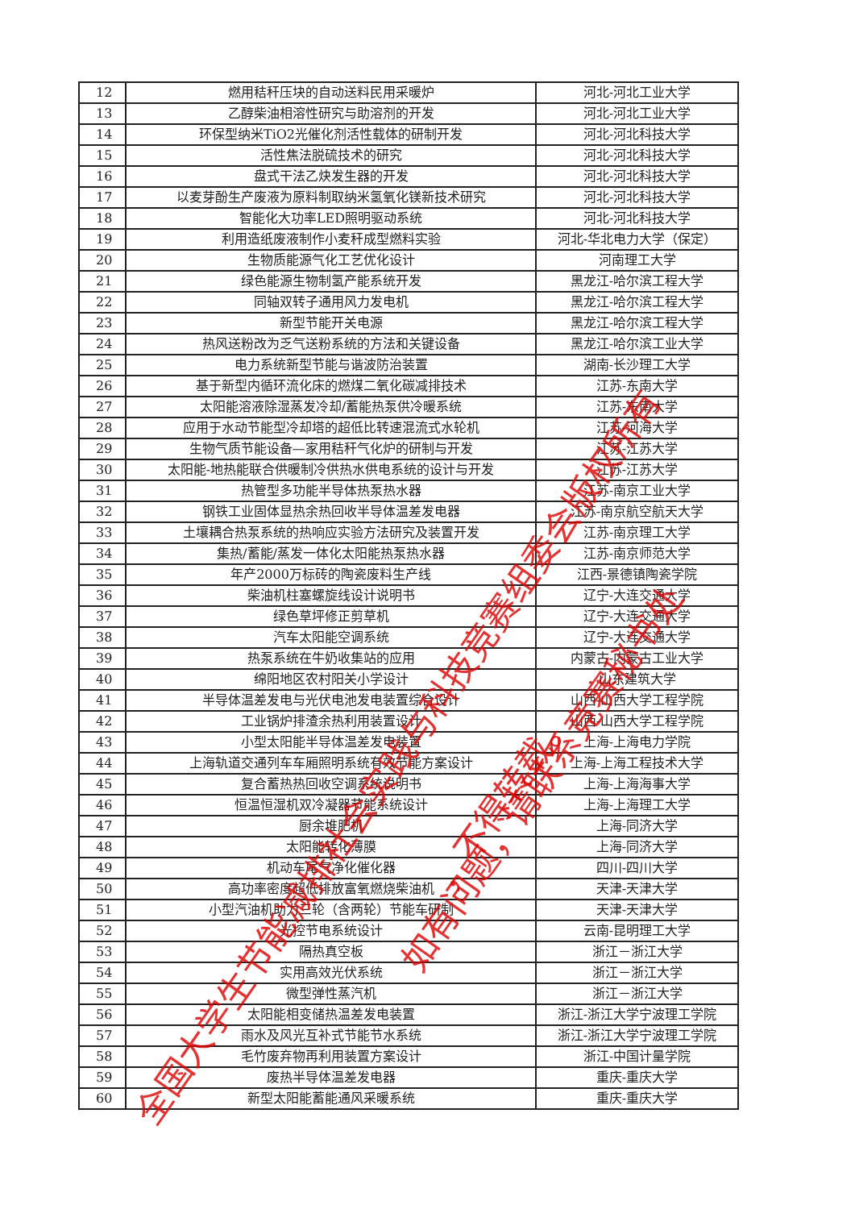| 12 | 燃用秸秆压块的自动送料民用采暖炉 | 河北-河北工业大学 |
| 13 | 乙醇柴油相溶性研究与助溶剂的开发 | 河北-河北工业大学 |
| 14 | 环保型纳米TiO2光催化剂活性载体的研制开发 | 河北-河北科技大学 |
| 15 | 活性焦法脱硫技术的研究 | 河北-河北科技大学 |
| 16 | 盘式干法乙炔发生器的开发 | 河北-河北科技大学 |
| 17 | 以麦芽酚生产废液为原料制取纳米氢氧化镁新技术研究 | 河北-河北科技大学 |
| 18 | 智能化大功率LED照明驱动系统 | 河北-河北科技大学 |
| 19 | 利用造纸废液制作小麦秆成型燃料实验 | 河北-华北电力大学（保定） |
| 20 | 生物质能源气化工艺优化设计 | 河南理工大学 |
| 21 | 绿色能源生物制氢产能系统开发 | 黑龙江-哈尔滨工程大学 |
| 22 | 同轴双转子通用风力发电机 | 黑龙江-哈尔滨工程大学 |
| 23 | 新型节能开关电源 | 黑龙江-哈尔滨工程大学 |
| 24 | 热风送粉改为乏气送粉系统的方法和关键设备 | 黑龙江-哈尔滨工业大学 |
| 25 | 电力系统新型节能与谐波防治装置 | 湖南-长沙理工大学 |
| 26 | 基于新型内循环流化床的燃煤二氧化碳减排技术 | 江苏-东南大学 |
| 27 | 太阳能溶液除湿蒸发冷却/蓄能热泵供冷暖系统 | 江苏-东南大学 |
| 28 | 应用于水动节能型冷却塔的超低比转速混流式水轮机 | 江苏-河海大学 |
| 29 | 生物气质节能设备—家用秸秆气化炉的研制与开发 | 江苏-江苏大学 |
| 30 | 太阳能-地热能联合供暖制冷供热水供电系统的设计与开发 | 江苏-江苏大学 |
| 31 | 热管型多功能半导体热泵热水器 | 江苏-南京工业大学 |
| 32 | 钢铁工业固体显热余热回收半导体温差发电器 | 江苏-南京航空航天大学 |
| 33 | 土壤耦合热泵系统的热响应实验方法研究及装置开发 | 江苏-南京理工大学 |
| 34 | 集热/蓄能/蒸发一体化太阳能热泵热水器 | 江苏-南京师范大学 |
| 35 | 年产2000万标砖的陶瓷废料生产线 | 江西-景德镇陶瓷学院 |
| 36 | 柴油机柱塞螺旋线设计说明书 | 辽宁-大连交通大学 |
| 37 | 绿色草坪修正剪草机 | 辽宁-大连交通大学 |
| 38 | 汽车太阳能空调系统 | 辽宁-大连交通大学 |
| 39 | 热泵系统在牛奶收集站的应用 | 内蒙古-内蒙古工业大学 |
| 40 | 绵阳地区农村阳关小学设计 | 山东建筑大学 |
| 41 | 半导体温差发电与光伏电池发电装置综合设计 | 山西-山西大学工程学院 |
| 42 | 工业锅炉排渣余热利用装置设计 | 山西-山西大学工程学院 |
| 43 | 小型太阳能半导体温差发电装置 | 上海-上海电力学院 |
| 44 | 上海轨道交通列车车厢照明系统有效节能方案设计 | 上海-上海工程技术大学 |
| 45 | 复合蓄热热回收空调系统说明书 | 上海-上海海事大学 |
| 46 | 恒温恒湿机双冷凝器节能系统设计 | 上海-上海理工大学 |
| 47 | 厨余堆肥机 | 上海-同济大学 |
| 48 | 太阳能转化薄膜 | 上海-同济大学 |
| 49 | 机动车尾气净化催化器 | 四川-四川大学 |
| 50 | 高功率密度超低排放富氧燃烧柴油机 | 天津-天津大学 |
| 51 | 小型汽油机助力三轮（含两轮）节能车研制 | 天津-天津大学 |
| 52 | 光控节电系统设计 | 云南-昆明理工大学 |
| 53 | 隔热真空板 | 浙江－浙江大学 |
| 54 | 实用高效光伏系统 | 浙江－浙江大学 |
| 55 | 微型弹性蒸汽机 | 浙江－浙江大学 |
| 56 | 太阳能相变储热温差发电装置 | 浙江-浙江大学宁波理工学院 |
| 57 | 雨水及风光互补式节能节水系统 | 浙江-浙江大学宁波理工学院 |
| 58 | 毛竹废弃物再利用装置方案设计 | 浙江-中国计量学院 |
| 59 | 废热半导体温差发电器 | 重庆-重庆大学 |
| 60 | 新型太阳能蓄能通风采暖系统 | 重庆-重庆大学 |
全国大学生节能减排社会实践与科技竞赛组委会版权所有
，不得转载。
如有问题，请联系竞赛秘书处